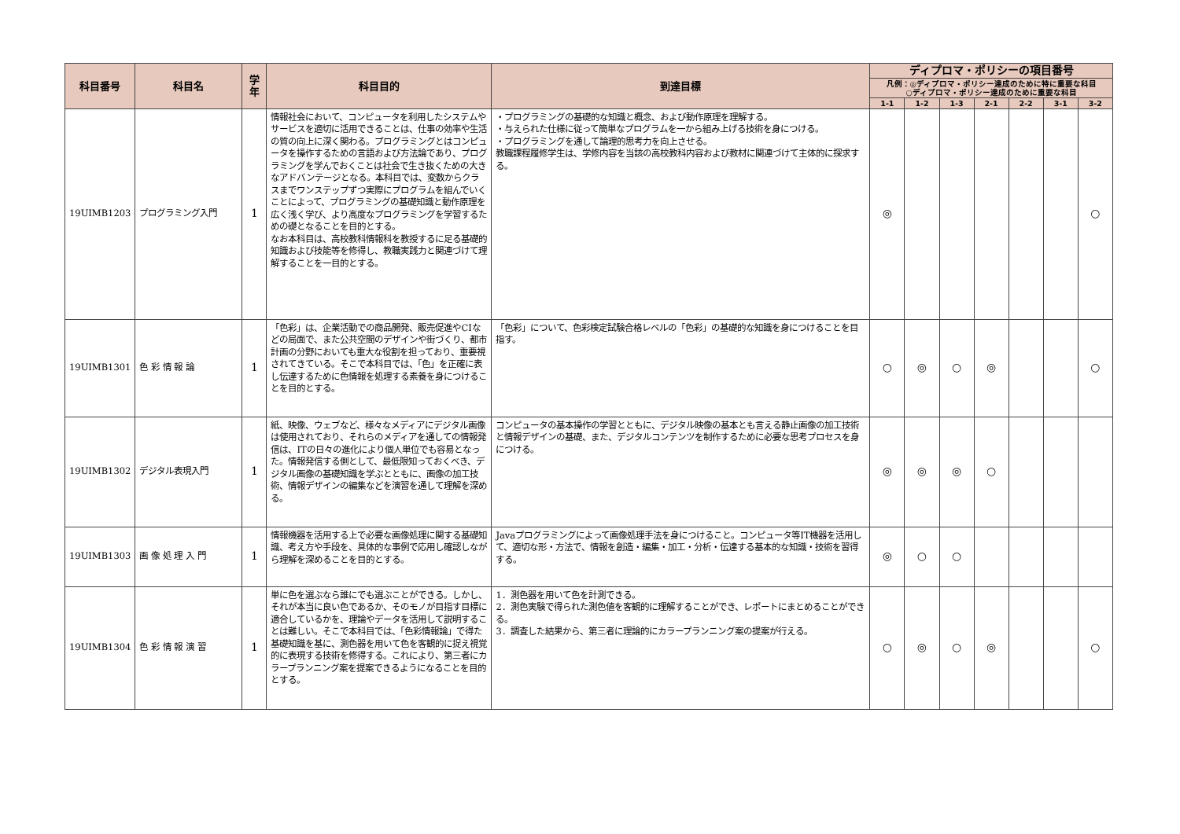| 科目番号 | 科目名 | 学年 | 科目目的 | 到達目標 | ディプロマ・ポリシーの項目番号 | | | | | | |
| --- | --- | --- | --- | --- | --- | --- | --- | --- | --- | --- | --- |
| | | | | | 凡例：◎ディプロマ・ポリシー達成のために特に重要な科目 ○ディプロマ・ポリシー達成のために重要な科目 | | | | | | |
| | | | | | 1-1 | 1-2 | 1-3 | 2-1 | 2-2 | 3-1 | 3-2 |
| 19UIMB1203 | プログラミング入門 | 1 | 情報社会において、コンピュータを利用したシステムやサービスを適切に活用できることは、仕事の効率や生活の質の向上に深く関わる。プログラミングとはコンピュータを操作するための言語および方法論であり、プログラミングを学んでおくことは社会で生き抜くための大きなアドバンテージとなる。本科目では、変数からクラスまでワンステップずつ実際にプログラムを組んでいくことによって、プログラミングの基礎知識と動作原理を広く浅く学び、より高度なプログラミングを学習するための礎となることを目的とする。 なお本科目は、高校教科情報科を教授するに足る基礎的知識および技能等を修得し、教職実践力と関連づけて理解することを一目的とする。 | ・プログラミングの基礎的な知識と概念、および動作原理を理解する。 ・与えられた仕様に従って簡単なプログラムを一から組み上げる技術を身につける。 ・プログラミングを通して論理的思考力を向上させる。 教職課程履修学生は、学修内容を当該の高校教科内容および教材に関連づけて主体的に探求する。 | ◎ | | | | | | ○ |
| 19UIMB1301 | 色 彩 情 報 論 | 1 | 「色彩」は、企業活動での商品開発、販売促進やCIなどの局面で、また公共空間のデザインや街づくり、都市計画の分野においても重大な役割を担っており、重要視されてきている。そこで本科目では、「色」を正確に表し伝達するために色情報を処理する素養を身につけることを目的とする。 | 「色彩」について、色彩検定試験合格レベルの「色彩」の基礎的な知識を身につけることを目指す。 | ○ | ◎ | ○ | ◎ | | | ○ |
| 19UIMB1302 | デジタル表現入門 | 1 | 紙、映像、ウェブなど、様々なメディアにデジタル画像は使用されており、それらのメディアを通しての情報発信は、ITの日々の進化により個人単位でも容易となった。情報発信する側として、最低限知っておくべき、デジタル画像の基礎知識を学ぶとともに、画像の加工技術、情報デザインの編集などを演習を通して理解を深める。 | コンピュータの基本操作の学習とともに、デジタル映像の基本とも言える静止画像の加工技術と情報デザインの基礎、また、デジタルコンテンツを制作するために必要な思考プロセスを身につける。 | ◎ | ◎ | ◎ | ○ | | | |
| 19UIMB1303 | 画 像 処 理 入 門 | 1 | 情報機器を活用する上で必要な画像処理に関する基礎知識、考え方や手段を、具体的な事例で応用し確認しながら理解を深めることを目的とする。 | Javaプログラミングによって画像処理手法を身につけること。コンピュータ等IT機器を活用して、適切な形・方法で、情報を創造・編集・加工・分析・伝達する基本的な知識・技術を習得する。 | ◎ | ○ | ○ | | | | |
| 19UIMB1304 | 色 彩 情 報 演 習 | 1 | 単に色を選ぶなら誰にでも選ぶことができる。しかし、それが本当に良い色であるか、そのモノが目指す目標に適合しているかを、理論やデータを活用して説明することは難しい。そこで本科目では、「色彩情報論」で得た基礎知識を基に、測色器を用いて色を客観的に捉え視覚的に表現する技術を修得する。これにより、第三者にカラープランニング案を提案できるようになることを目的とする。 | 1．測色器を用いて色を計測できる。 2．測色実験で得られた測色値を客観的に理解することができ、レポートにまとめることができる。 3．調査した結果から、第三者に理論的にカラープランニング案の提案が行える。 | ○ | ◎ | ○ | ◎ | | | ○ |